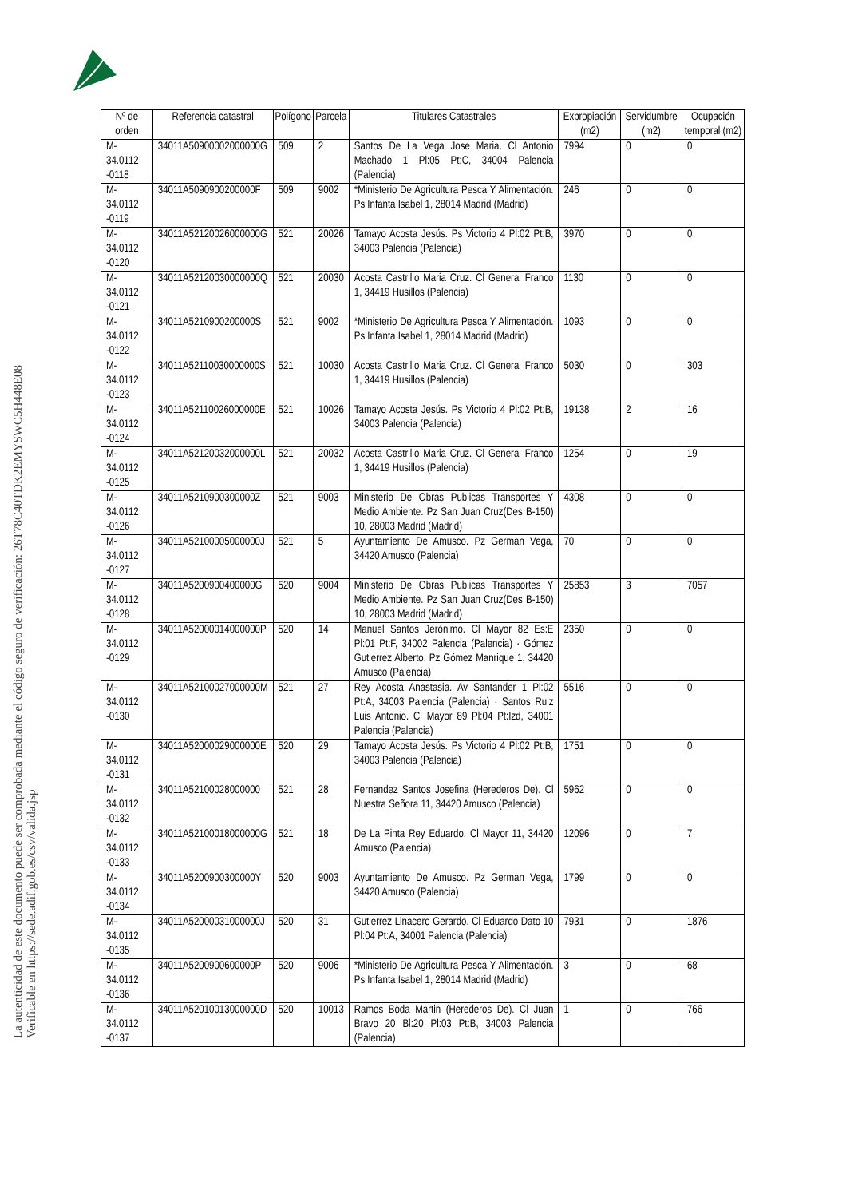La autenticidad de este documento puede ser comprobada mediante el código seguro de verificación: 26T78C40TDK2EMYSWC5H448E08
Verificable en https://sede.adif.gob.es/csv/valida.jsp
| Nº de orden | Referencia catastral | Polígono | Parcela | Titulares Catastrales | Expropiación (m2) | Servidumbre (m2) | Ocupación temporal (m2) |
| --- | --- | --- | --- | --- | --- | --- | --- |
| M-34.0112 -0118 | 34011A50900002000000G | 509 | 2 | Santos De La Vega Jose Maria. Cl Antonio Machado 1 Pl:05 Pt:C, 34004 Palencia (Palencia) | 7994 | 0 | 0 |
| M-34.0112 -0119 | 34011A5090900200000F | 509 | 9002 | *Ministerio De Agricultura Pesca Y Alimentación. Ps Infanta Isabel 1, 28014 Madrid (Madrid) | 246 | 0 | 0 |
| M-34.0112 -0120 | 34011A52120026000000G | 521 | 20026 | Tamayo Acosta Jesús. Ps Victorio 4 Pl:02 Pt:B, 34003 Palencia (Palencia) | 3970 | 0 | 0 |
| M-34.0112 -0121 | 34011A52120030000000Q | 521 | 20030 | Acosta Castrillo Maria Cruz. Cl General Franco 1, 34419 Husillos (Palencia) | 1130 | 0 | 0 |
| M-34.0112 -0122 | 34011A5210900200000S | 521 | 9002 | *Ministerio De Agricultura Pesca Y Alimentación. Ps Infanta Isabel 1, 28014 Madrid (Madrid) | 1093 | 0 | 0 |
| M-34.0112 -0123 | 34011A52110030000000S | 521 | 10030 | Acosta Castrillo Maria Cruz. Cl General Franco 1, 34419 Husillos (Palencia) | 5030 | 0 | 303 |
| M-34.0112 -0124 | 34011A52110026000000E | 521 | 10026 | Tamayo Acosta Jesús. Ps Victorio 4 Pl:02 Pt:B, 34003 Palencia (Palencia) | 19138 | 2 | 16 |
| M-34.0112 -0125 | 34011A52120032000000L | 521 | 20032 | Acosta Castrillo Maria Cruz. Cl General Franco 1, 34419 Husillos (Palencia) | 1254 | 0 | 19 |
| M-34.0112 -0126 | 34011A5210900300000Z | 521 | 9003 | Ministerio De Obras Publicas Transportes Y Medio Ambiente. Pz San Juan Cruz(Des B-150) 10, 28003 Madrid (Madrid) | 4308 | 0 | 0 |
| M-34.0112 -0127 | 34011A52100005000000J | 521 | 5 | Ayuntamiento De Amusco. Pz German Vega, 34420 Amusco (Palencia) | 70 | 0 | 0 |
| M-34.0112 -0128 | 34011A5200900400000G | 520 | 9004 | Ministerio De Obras Publicas Transportes Y Medio Ambiente. Pz San Juan Cruz(Des B-150) 10, 28003 Madrid (Madrid) | 25853 | 3 | 7057 |
| M-34.0112 -0129 | 34011A52000014000000P | 520 | 14 | Manuel Santos Jerónimo. Cl Mayor 82 Es:E Pl:01 Pt:F, 34002 Palencia (Palencia) · Gómez Gutierrez Alberto. Pz Gómez Manrique 1, 34420 Amusco (Palencia) | 2350 | 0 | 0 |
| M-34.0112 -0130 | 34011A52100027000000M | 521 | 27 | Rey Acosta Anastasia. Av Santander 1 Pl:02 Pt:A, 34003 Palencia (Palencia) · Santos Ruiz Luis Antonio. Cl Mayor 89 Pl:04 Pt:Izd, 34001 Palencia (Palencia) | 5516 | 0 | 0 |
| M-34.0112 -0131 | 34011A52000029000000E | 520 | 29 | Tamayo Acosta Jesús. Ps Victorio 4 Pl:02 Pt:B, 34003 Palencia (Palencia) | 1751 | 0 | 0 |
| M-34.0112 -0132 | 34011A52100028000000 | 521 | 28 | Fernandez Santos Josefina (Herederos De). Cl Nuestra Señora 11, 34420 Amusco (Palencia) | 5962 | 0 | 0 |
| M-34.0112 -0133 | 34011A52100018000000G | 521 | 18 | De La Pinta Rey Eduardo. Cl Mayor 11, 34420 Amusco (Palencia) | 12096 | 0 | 7 |
| M-34.0112 -0134 | 34011A5200900300000Y | 520 | 9003 | Ayuntamiento De Amusco. Pz German Vega, 34420 Amusco (Palencia) | 1799 | 0 | 0 |
| M-34.0112 -0135 | 34011A52000031000000J | 520 | 31 | Gutierrez Linacero Gerardo. Cl Eduardo Dato 10 Pl:04 Pt:A, 34001 Palencia (Palencia) | 7931 | 0 | 1876 |
| M-34.0112 -0136 | 34011A5200900600000P | 520 | 9006 | *Ministerio De Agricultura Pesca Y Alimentación. Ps Infanta Isabel 1, 28014 Madrid (Madrid) | 3 | 0 | 68 |
| M-34.0112 -0137 | 34011A52010013000000D | 520 | 10013 | Ramos Boda Martin (Herederos De). Cl Juan Bravo 20 Bl:20 Pl:03 Pt:B, 34003 Palencia (Palencia) | 1 | 0 | 766 |